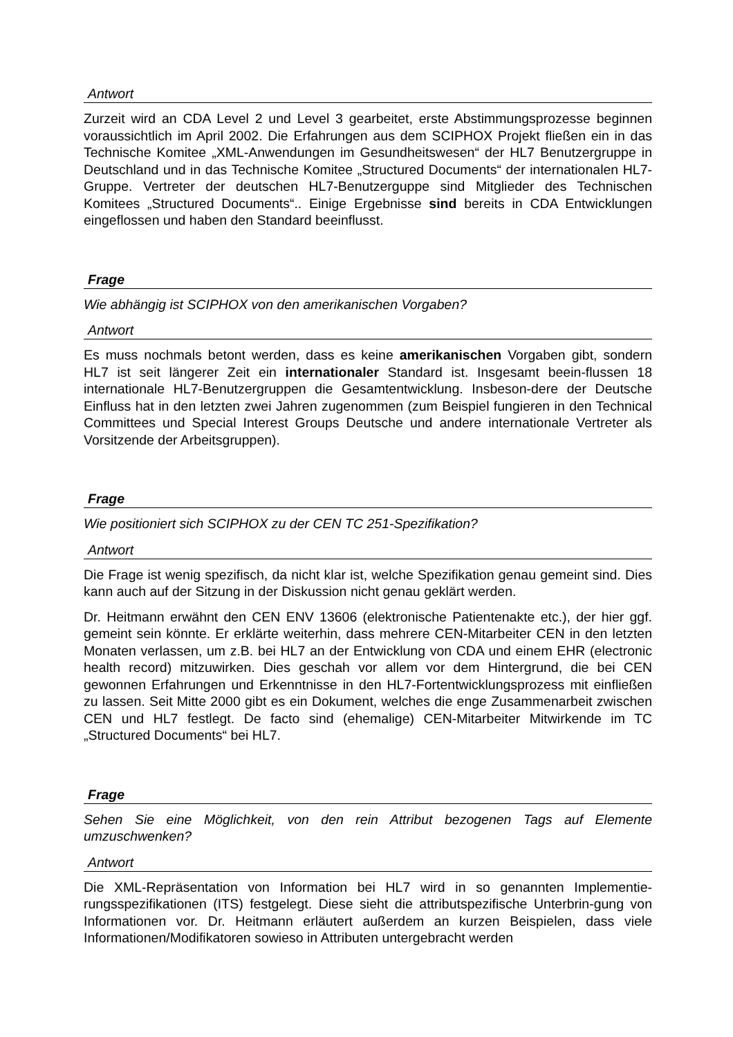Antwort
Zurzeit wird an CDA Level 2 und Level 3 gearbeitet, erste Abstimmungsprozesse beginnen voraussichtlich im April 2002. Die Erfahrungen aus dem SCIPHOX Projekt fließen ein in das Technische Komitee „XML-Anwendungen im Gesundheitswesen“ der HL7 Benutzergruppe in Deutschland und in das Technische Komitee „Structured Documents“ der internationalen HL7-Gruppe. Vertreter der deutschen HL7-Benutzerguppe sind Mitglieder des Technischen Komitees „Structured Documents“.. Einige Ergebnisse sind bereits in CDA Entwicklungen eingeflossen und haben den Standard beeinflusst.
Frage
Wie abhängig ist SCIPHOX von den amerikanischen Vorgaben?
Antwort
Es muss nochmals betont werden, dass es keine amerikanischen Vorgaben gibt, sondern HL7 ist seit längerer Zeit ein internationaler Standard ist. Insgesamt beein-flussen 18 internationale HL7-Benutzergruppen die Gesamtentwicklung. Insbeson-dere der Deutsche Einfluss hat in den letzten zwei Jahren zugenommen (zum Beispiel fungieren in den Technical Committees und Special Interest Groups Deutsche und andere internationale Vertreter als Vorsitzende der Arbeitsgruppen).
Frage
Wie positioniert sich SCIPHOX zu der CEN TC 251-Spezifikation?
Antwort
Die Frage ist wenig spezifisch, da nicht klar ist, welche Spezifikation genau gemeint sind. Dies kann auch auf der Sitzung in der Diskussion nicht genau geklärt werden.
Dr. Heitmann erwähnt den CEN ENV 13606 (elektronische Patientenakte etc.), der hier ggf. gemeint sein könnte. Er erklärte weiterhin, dass mehrere CEN-Mitarbeiter CEN in den letzten Monaten verlassen, um z.B. bei HL7 an der Entwicklung von CDA und einem EHR (electronic health record) mitzuwirken. Dies geschah vor allem vor dem Hintergrund, die bei CEN gewonnen Erfahrungen und Erkenntnisse in den HL7-Fortentwicklungsprozess mit einfließen zu lassen. Seit Mitte 2000 gibt es ein Dokument, welches die enge Zusammenarbeit zwischen CEN und HL7 festlegt. De facto sind (ehemalige) CEN-Mitarbeiter Mitwirkende im TC „Structured Documents“ bei HL7.
Frage
Sehen Sie eine Möglichkeit, von den rein Attribut bezogenen Tags auf Elemente umzuschwenken?
Antwort
Die XML-Repräsentation von Information bei HL7 wird in so genannten Implementie-rungsspezifikationen (ITS) festgelegt. Diese sieht die attributspezifische Unterbrin-gung von Informationen vor. Dr. Heitmann erläutert außerdem an kurzen Beispielen, dass viele Informationen/Modifikatoren sowieso in Attributen untergebracht werden